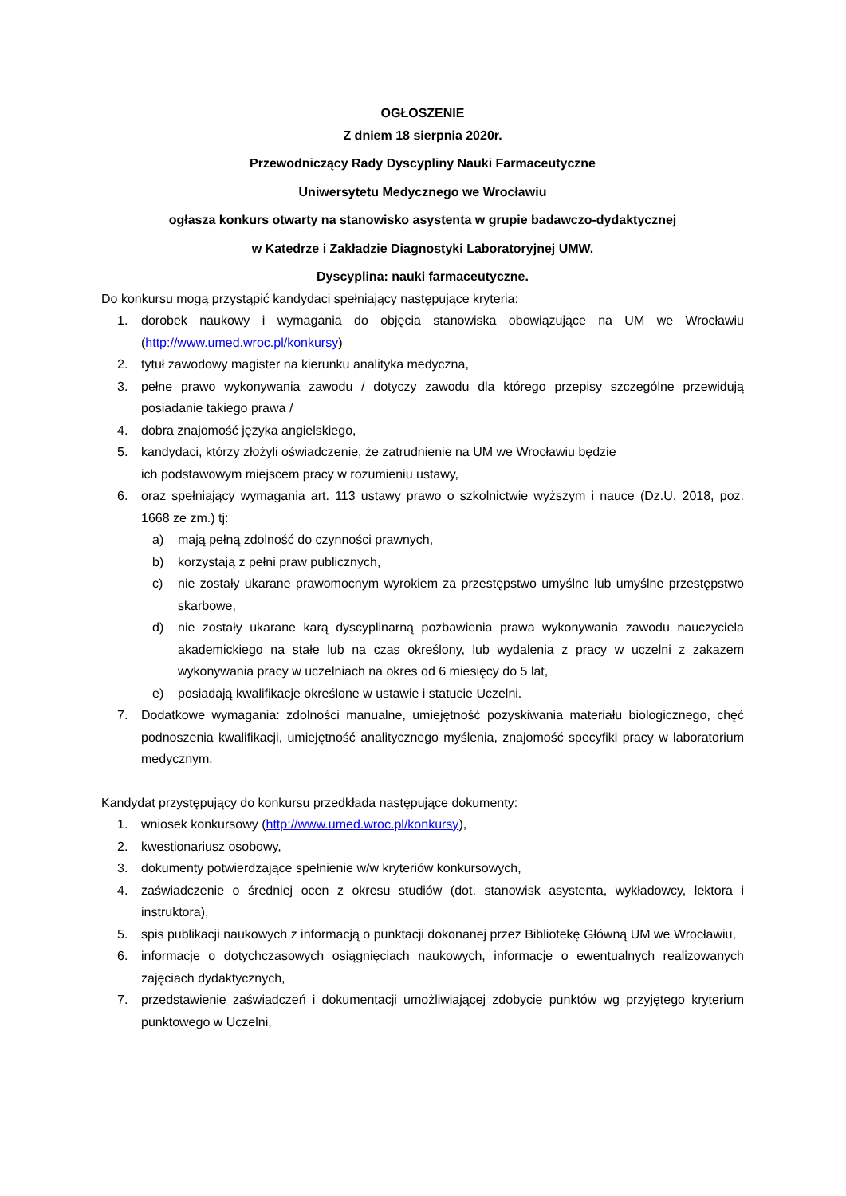OGŁOSZENIE
Z dniem 18 sierpnia 2020r.
Przewodniczący Rady Dyscypliny Nauki Farmaceutyczne
Uniwersytetu Medycznego we Wrocławiu
ogłasza konkurs otwarty na stanowisko asystenta w grupie badawczo-dydaktycznej
w Katedrze i Zakładzie Diagnostyki Laboratoryjnej UMW.
Dyscyplina: nauki farmaceutyczne.
Do konkursu mogą przystąpić kandydaci spełniający następujące kryteria:
1. dorobek naukowy i wymagania do objęcia stanowiska obowiązujące na UM we Wrocławiu (http://www.umed.wroc.pl/konkursy)
2. tytuł zawodowy magister na kierunku analityka medyczna,
3. pełne prawo wykonywania zawodu / dotyczy zawodu dla którego przepisy szczególne przewidują posiadanie takiego prawa /
4. dobra znajomość języka angielskiego,
5. kandydaci, którzy złożyli oświadczenie, że zatrudnienie na UM we Wrocławiu będzie
ich podstawowym miejscem pracy w rozumieniu ustawy,
6. oraz spełniający wymagania art. 113 ustawy prawo o szkolnictwie wyższym i nauce (Dz.U. 2018, poz. 1668 ze zm.) tj:
a) mają pełną zdolność do czynności prawnych,
b) korzystają z pełni praw publicznych,
c) nie zostały ukarane prawomocnym wyrokiem za przestępstwo umyślne lub umyślne przestępstwo skarbowe,
d) nie zostały ukarane karą dyscyplinarną pozbawienia prawa wykonywania zawodu nauczyciela akademickiego na stałe lub na czas określony, lub wydalenia z pracy w uczelni z zakazem wykonywania pracy w uczelniach na okres od 6 miesięcy do 5 lat,
e) posiadają kwalifikacje określone w ustawie i statucie Uczelni.
7. Dodatkowe wymagania: zdolności manualne, umiejętność pozyskiwania materiału biologicznego, chęć podnoszenia kwalifikacji, umiejętność analitycznego myślenia, znajomość specyfiki pracy w laboratorium medycznym.
Kandydat przystępujący do konkursu przedkłada następujące dokumenty:
1. wniosek konkursowy (http://www.umed.wroc.pl/konkursy),
2. kwestionariusz osobowy,
3. dokumenty potwierdzające spełnienie w/w kryteriów konkursowych,
4. zaświadczenie o średniej ocen z okresu studiów (dot. stanowisk asystenta, wykładowcy, lektora i instruktora),
5. spis publikacji naukowych z informacją o punktacji dokonanej przez Bibliotekę Główną UM we Wrocławiu,
6. informacje o dotychczasowych osiągnięciach naukowych, informacje o ewentualnych realizowanych zajęciach dydaktycznych,
7. przedstawienie zaświadczeń i dokumentacji umożliwiającej zdobycie punktów wg przyjętego kryterium punktowego w Uczelni,